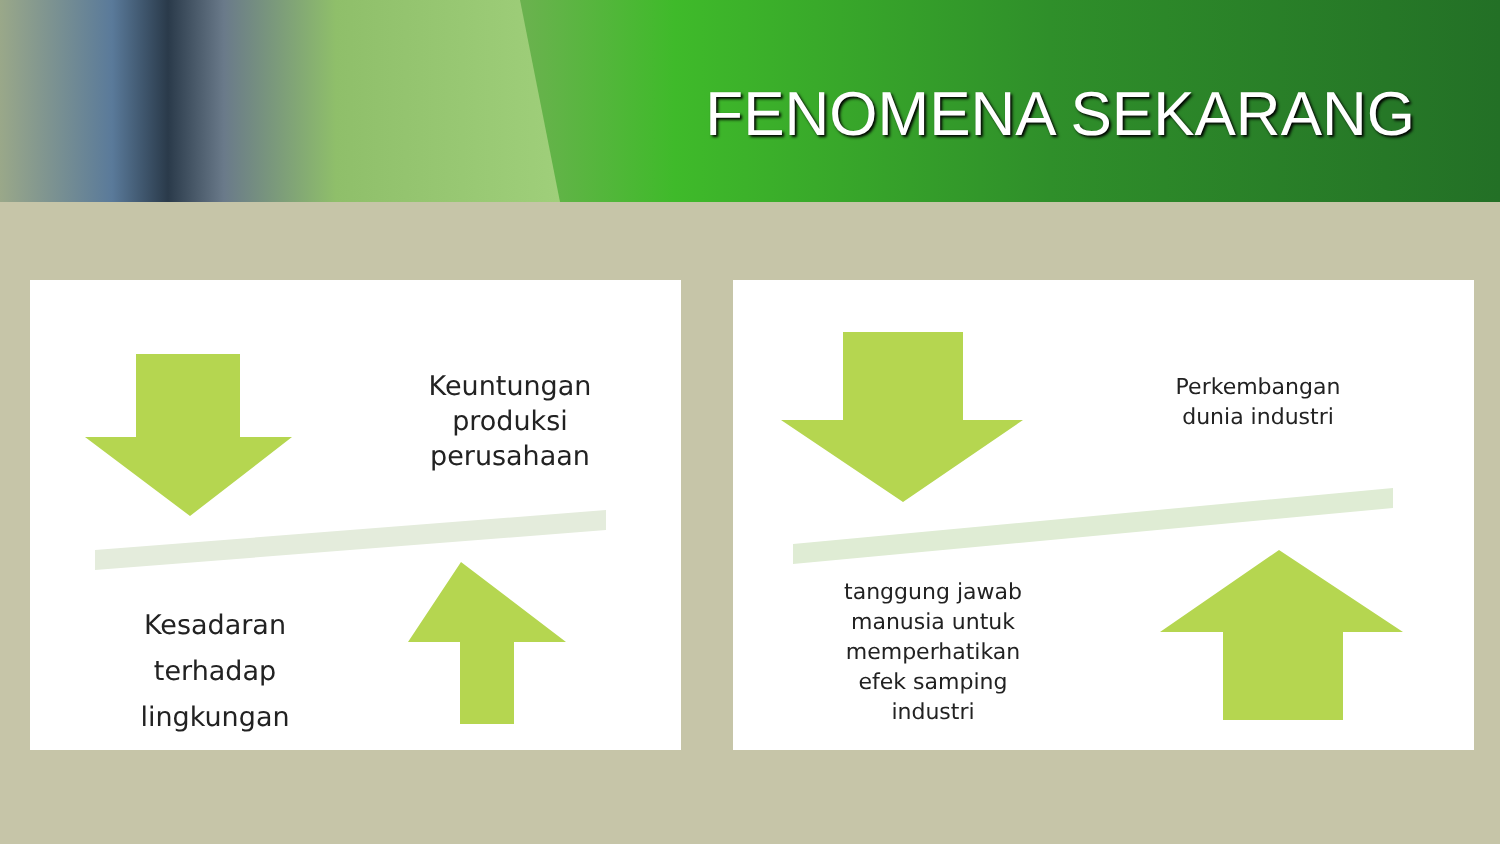FENOMENA SEKARANG
Keuntungan
produksi
perusahaan
Kesadaran
terhadap
lingkungan
Perkembangan
dunia industri
tanggung jawab
manusia untuk
memperhatikan
efek samping
industri